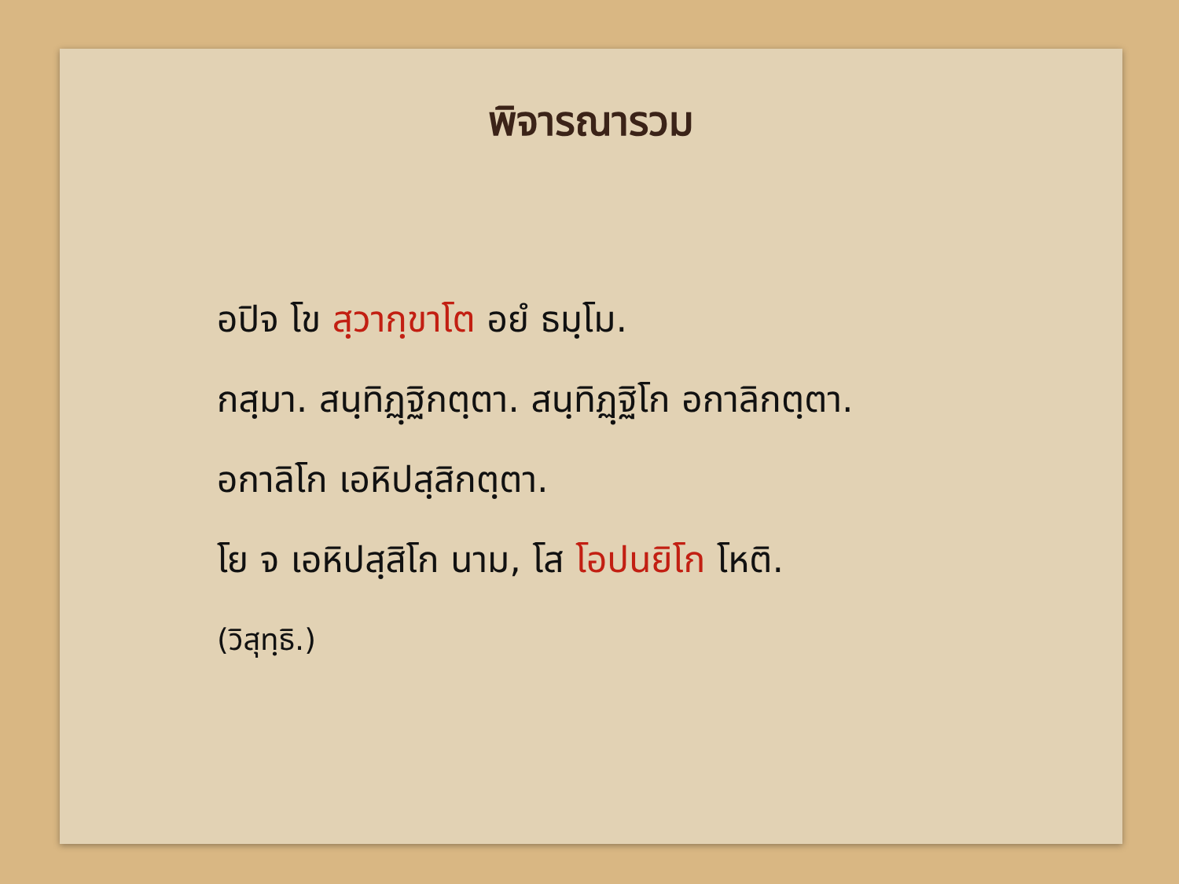พิจารณารวม
อปิจ โข สฺวากฺขาโต อยํ ธมฺโม.
กสฺมา. สนฺทิฏฺฐิกตฺตา. สนฺทิฏฺฐิโก อกาลิกตฺตา.
อกาลิโก เอหิปสฺสิกตฺตา.
โย จ เอหิปสฺสิโก นาม, โส โอปนยิโก โหติ.
(วิสุทฺธิ.)